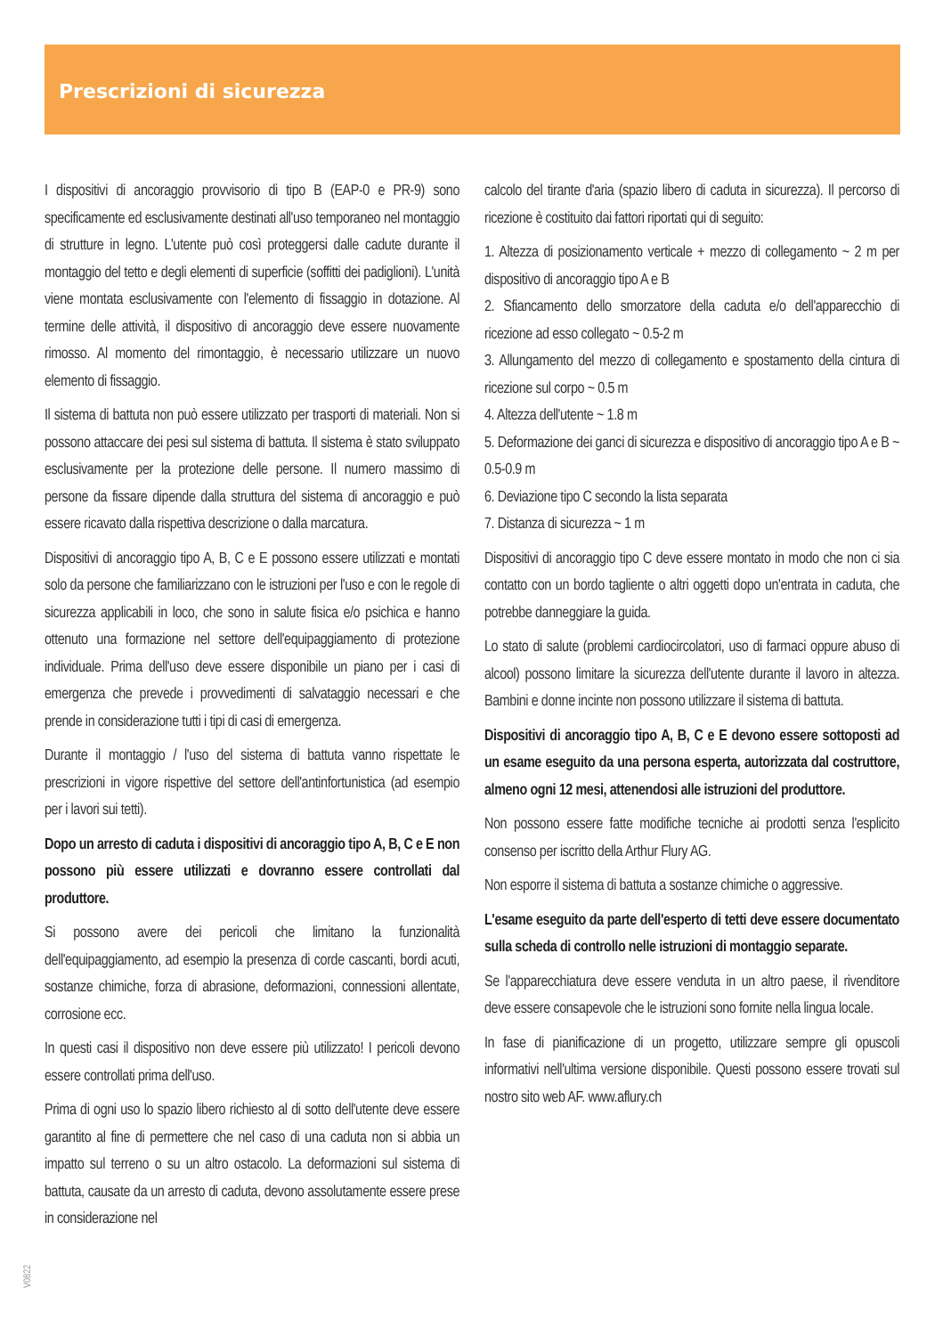Prescrizioni di sicurezza
I dispositivi di ancoraggio provvisorio di tipo B (EAP-0 e PR-9) sono specificamente ed esclusivamente destinati all'uso temporaneo nel montaggio di strutture in legno. L'utente può così proteggersi dalle cadute durante il montaggio del tetto e degli elementi di superficie (soffitti dei padiglioni). L'unità viene montata esclusivamente con l'elemento di fissaggio in dotazione. Al termine delle attività, il dispositivo di ancoraggio deve essere nuovamente rimosso. Al momento del rimontaggio, è necessario utilizzare un nuovo elemento di fissaggio.
Il sistema di battuta non può essere utilizzato per trasporti di materiali. Non si possono attaccare dei pesi sul sistema di battuta. Il sistema è stato sviluppato esclusivamente per la protezione delle persone. Il numero massimo di persone da fissare dipende dalla struttura del sistema di ancoraggio e può essere ricavato dalla rispettiva descrizione o dalla marcatura.
Dispositivi di ancoraggio tipo A, B, C e E possono essere utilizzati e montati solo da persone che familiarizzano con le istruzioni per l'uso e con le regole di sicurezza applicabili in loco, che sono in salute fisica e/o psichica e hanno ottenuto una formazione nel settore dell'equipaggiamento di protezione individuale. Prima dell'uso deve essere disponibile un piano per i casi di emergenza che prevede i provvedimenti di salvataggio necessari e che prende in considerazione tutti i tipi di casi di emergenza.
Durante il montaggio / l'uso del sistema di battuta vanno rispettate le prescrizioni in vigore rispettive del settore dell'antinfortunistica (ad esempio per i lavori sui tetti).
Dopo un arresto di caduta i dispositivi di ancoraggio tipo A, B, C e E non possono più essere utilizzati e dovranno essere controllati dal produttore.
Si possono avere dei pericoli che limitano la funzionalità dell'equipaggiamento, ad esempio la presenza di corde cascanti, bordi acuti, sostanze chimiche, forza di abrasione, deformazioni, connessioni allentate, corrosione ecc.
In questi casi il dispositivo non deve essere più utilizzato! I pericoli devono essere controllati prima dell'uso.
Prima di ogni uso lo spazio libero richiesto al di sotto dell'utente deve essere garantito al fine di permettere che nel caso di una caduta non si abbia un impatto sul terreno o su un altro ostacolo. La deformazioni sul sistema di battuta, causate da un arresto di caduta, devono assolutamente essere prese in considerazione nel
calcolo del tirante d'aria (spazio libero di caduta in sicurezza). Il percorso di ricezione è costituito dai fattori riportati qui di seguito:
1. Altezza di posizionamento verticale + mezzo di collegamento ~ 2 m per dispositivo di ancoraggio tipo A e B
2. Sfiancamento dello smorzatore della caduta e/o dell'apparecchio di ricezione ad esso collegato ~ 0.5-2 m
3. Allungamento del mezzo di collegamento e spostamento della cintura di ricezione sul corpo ~ 0.5 m
4. Altezza dell'utente ~ 1.8 m
5. Deformazione dei ganci di sicurezza e dispositivo di ancoraggio tipo A e B ~ 0.5-0.9 m
6. Deviazione tipo C secondo la lista separata
7. Distanza di sicurezza ~ 1 m
Dispositivi di ancoraggio tipo C deve essere montato in modo che non ci sia contatto con un bordo tagliente o altri oggetti dopo un'entrata in caduta, che potrebbe danneggiare la guida.
Lo stato di salute (problemi cardiocircolatori, uso di farmaci oppure abuso di alcool) possono limitare la sicurezza dell'utente durante il lavoro in altezza. Bambini e donne incinte non possono utilizzare il sistema di battuta.
Dispositivi di ancoraggio tipo A, B, C e E devono essere sottoposti ad un esame eseguito da una persona esperta, autorizzata dal costruttore, almeno ogni 12 mesi, attenendosi alle istruzioni del produttore.
Non possono essere fatte modifiche tecniche ai prodotti senza l'esplicito consenso per iscritto della Arthur Flury AG.
Non esporre il sistema di battuta a sostanze chimiche o aggressive.
L'esame eseguito da parte dell'esperto di tetti deve essere documentato sulla scheda di controllo nelle istruzioni di montaggio separate.
Se l'apparecchiatura deve essere venduta in un altro paese, il rivenditore deve essere consapevole che le istruzioni sono fornite nella lingua locale.
In fase di pianificazione di un progetto, utilizzare sempre gli opuscoli informativi nell'ultima versione disponibile. Questi possono essere trovati sul nostro sito web AF. www.aflury.ch
V0822